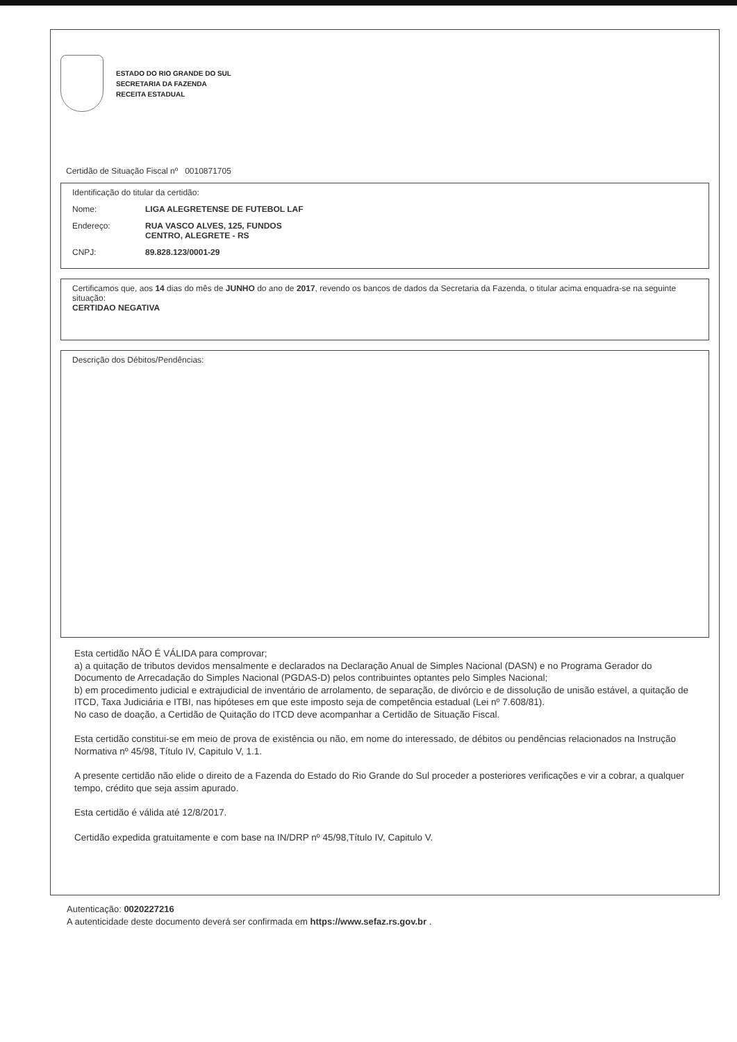ESTADO DO RIO GRANDE DO SUL
SECRETARIA DA FAZENDA
RECEITA ESTADUAL
Certidão de Situação Fiscal nº 0010871705
Identificação do titular da certidão:
Nome: LIGA ALEGRETENSE DE FUTEBOL LAF
Endereço: RUA VASCO ALVES, 125, FUNDOS
CENTRO, ALEGRETE - RS
CNPJ: 89.828.123/0001-29
Certificamos que, aos 14 dias do mês de JUNHO do ano de 2017, revendo os bancos de dados da Secretaria da Fazenda, o titular acima enquadra-se na seguinte situação:
CERTIDAO NEGATIVA
Descrição dos Débitos/Pendências:
Esta certidão NÃO É VÁLIDA para comprovar;
a) a quitação de tributos devidos mensalmente e declarados na Declaração Anual de Simples Nacional (DASN) e no Programa Gerador do Documento de Arrecadação do Simples Nacional (PGDAS-D) pelos contribuintes optantes pelo Simples Nacional;
b) em procedimento judicial e extrajudicial de inventário de arrolamento, de separação, de divórcio e de dissolução de unisão estável, a quitação de ITCD, Taxa Judiciária e ITBI, nas hipóteses em que este imposto seja de competência estadual (Lei nº 7.608/81).
No caso de doação, a Certidão de Quitação do ITCD deve acompanhar a Certidão de Situação Fiscal.
Esta certidão constitui-se em meio de prova de existência ou não, em nome do interessado, de débitos ou pendências relacionados na Instrução Normativa nº 45/98, Título IV, Capitulo V, 1.1.
A presente certidão não elide o direito de a Fazenda do Estado do Rio Grande do Sul proceder a posteriores verificações e vir a cobrar, a qualquer tempo, crédito que seja assim apurado.
Esta certidão é válida até 12/8/2017.
Certidão expedida gratuitamente e com base na IN/DRP nº 45/98,Título IV, Capitulo V.
Autenticação: 0020227216
A autenticidade deste documento deverá ser confirmada em https://www.sefaz.rs.gov.br .